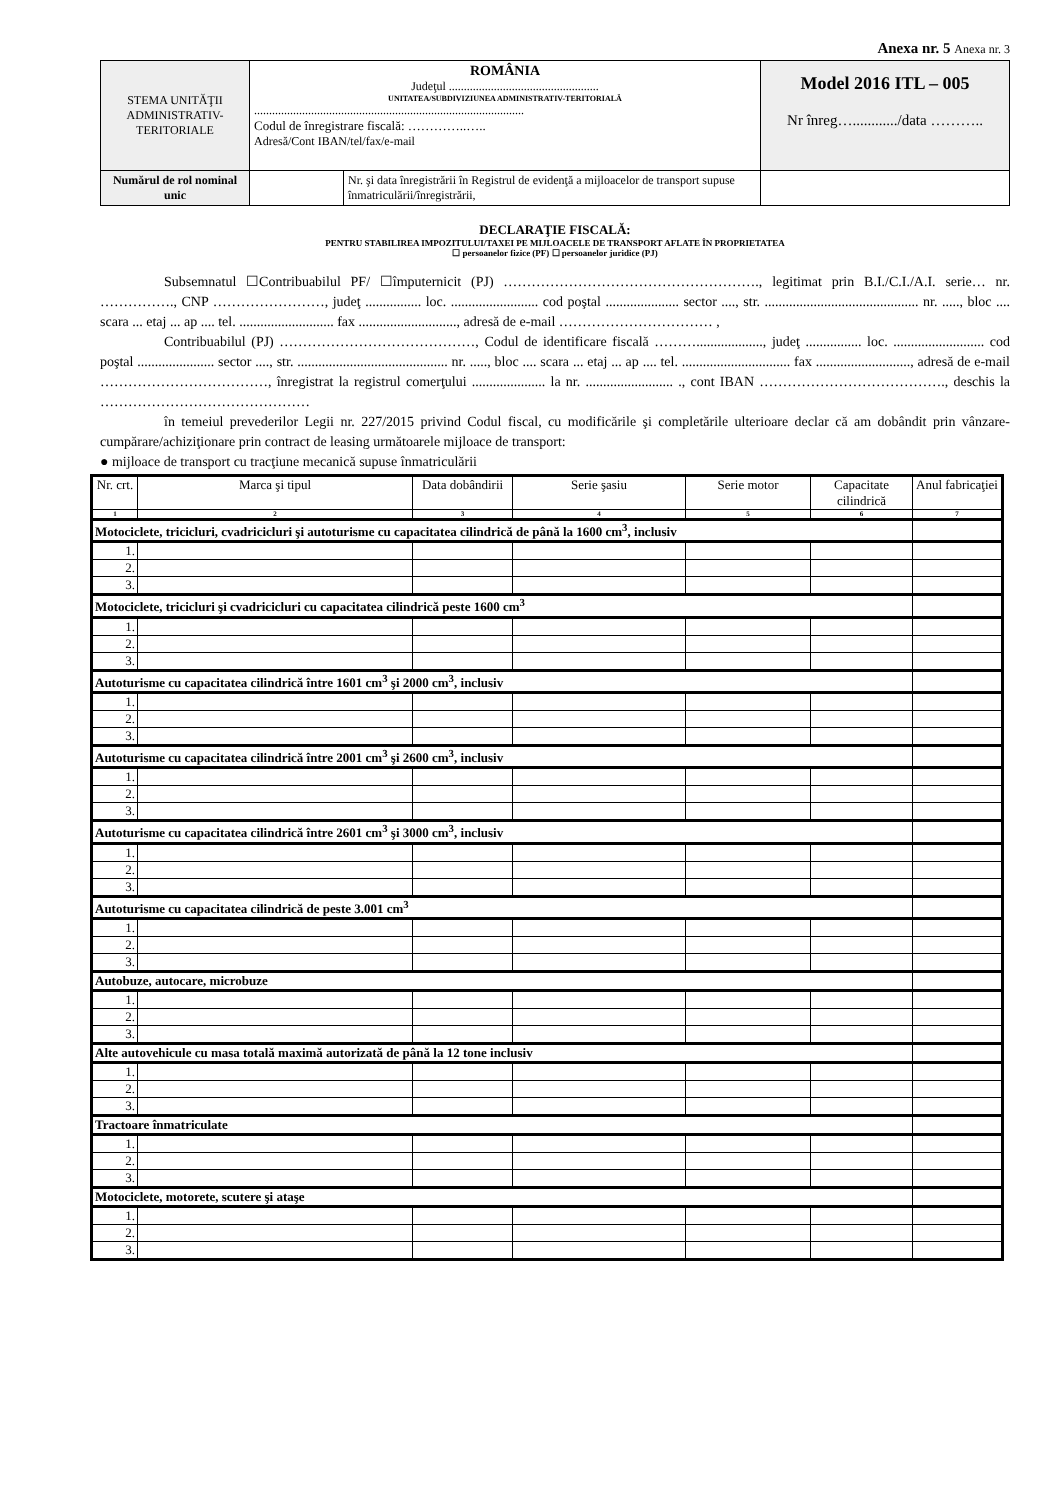Anexa nr. 5 Anexa nr. 3
| STEMA UNITĂŢII ADMINISTRATIV-TERITORIALE | ROMÂNIA Judeţul .................................................. UNITATEA/SUBDIVIZIUNEA ADMINISTRATIV-TERITORIALĂ .......................................................................................... Codul de înregistrare fiscală: …………..….. Adresă/Cont IBAN/tel/fax/e-mail | | Model 2016 ITL – 005 Nr înreg…............/data ……….. |
| Numărul de rol nominal unic | | Nr. şi data înregistrării în Registrul de evidenţă a mijloacelor de transport supuse înmatriculării/înregistrării, | |
DECLARAŢIE FISCALĂ:
PENTRU STABILIREA IMPOZITULUI/TAXEI PE MIJLOACELE DE TRANSPORT AFLATE ÎN PROPRIETATEA
☐ persoanelor fizice (PF) ☐ persoanelor juridice (PJ)
Subsemnatul ☐Contribuabilul PF/ ☐împuternicit (PJ) ………………………………………………., legitimat prin B.I./C.I./A.I. serie… nr. ……………., CNP ……………………, judeţ ................ loc. ......................... cod poştal ..................... sector ...., str. ............................................ nr. ....., bloc .... scara ... etaj ... ap .... tel. ........................... fax ............................, adresă de e-mail …………………………… ,
Contribuabilul (PJ) ……………………………………, Codul de identificare fiscală ………..................., judeţ ................ loc. .......................... cod poştal ...................... sector ...., str. ........................................... nr. ....., bloc .... scara ... etaj ... ap .... tel. ............................... fax ..........................., adresă de e-mail ………………………………, înregistrat la registrul comerţului ..................... la nr. ......................... ., cont IBAN …………………………………., deschis la ………………………………………
în temeiul prevederilor Legii nr. 227/2015 privind Codul fiscal, cu modificările şi completările ulterioare declar că am dobândit prin vânzare-cumpărare/achiziţionare prin contract de leasing următoarele mijloace de transport:
● mijloace de transport cu tracţiune mecanică supuse înmatriculării
| Nr. crt. | Marca şi tipul | Data dobândirii | Serie şasiu | Serie motor | Capacitate cilindrică | Anul fabricaţiei |
| --- | --- | --- | --- | --- | --- | --- |
| 1 | 2 | 3 | 4 | 5 | 6 | 7 |
| Motociclete, tricicluri, cvadricicluri şi autoturisme cu capacitatea cilindrică de până la 1600 cm<sup>3</sup>, inclusiv | | | | | | |
| 1. | | | | | | |
| 2. | | | | | | |
| 3. | | | | | | |
| Motociclete, tricicluri şi cvadricicluri cu capacitatea cilindrică peste 1600 cm<sup>3</sup> | | | | | | |
| 1. | | | | | | |
| 2. | | | | | | |
| 3. | | | | | | |
| Autoturisme cu capacitatea cilindrică între 1601 cm<sup>3</sup> şi 2000 cm<sup>3</sup>, inclusiv | | | | | | |
| 1. | | | | | | |
| 2. | | | | | | |
| 3. | | | | | | |
| Autoturisme cu capacitatea cilindrică între 2001 cm<sup>3</sup> şi 2600 cm<sup>3</sup>, inclusiv | | | | | | |
| 1. | | | | | | |
| 2. | | | | | | |
| 3. | | | | | | |
| Autoturisme cu capacitatea cilindrică între 2601 cm<sup>3</sup> şi 3000 cm<sup>3</sup>, inclusiv | | | | | | |
| 1. | | | | | | |
| 2. | | | | | | |
| 3. | | | | | | |
| Autoturisme cu capacitatea cilindrică de peste 3.001 cm<sup>3</sup> | | | | | | |
| 1. | | | | | | |
| 2. | | | | | | |
| 3. | | | | | | |
| Autobuze, autocare, microbuze | | | | | | |
| 1. | | | | | | |
| 2. | | | | | | |
| 3. | | | | | | |
| Alte autovehicule cu masa totală maximă autorizată de până la 12 tone inclusiv | | | | | | |
| 1. | | | | | | |
| 2. | | | | | | |
| 3. | | | | | | |
| Tractoare înmatriculate | | | | | | |
| 1. | | | | | | |
| 2. | | | | | | |
| 3. | | | | | | |
| Motociclete, motorete, scutere şi ataşe | | | | | | |
| 1. | | | | | | |
| 2. | | | | | | |
| 3. | | | | | | |